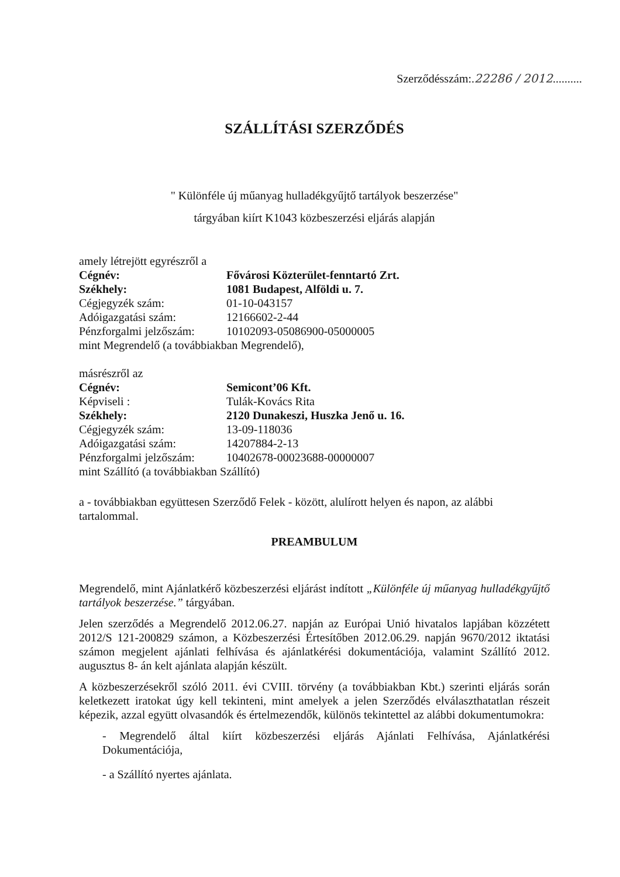Szerződésszám:.22286 / 2012..........
SZÁLLÍTÁSI SZERZŐDÉS
" Különféle új műanyag hulladékgyűjtő tartályok beszerzése"
tárgyában kiírt K1043 közbeszerzési eljárás alapján
| amely létrejött egyrészről a | |
| Cégnév: | Fővárosi Közterület-fenntartó Zrt. |
| Székhely: | 1081 Budapest, Alföldi u. 7. |
| Cégjegyzék szám: | 01-10-043157 |
| Adóigazgatási szám: | 12166602-2-44 |
| Pénzforgalmi jelzőszám: | 10102093-05086900-05000005 |
| mint Megrendelő (a továbbiakban Megrendelő), | |
| másrészről az | |
| Cégnév: | Semicont’06 Kft. |
| Képviseli : | Tulák-Kovács Rita |
| Székhely: | 2120 Dunakeszi, Huszka Jenő u. 16. |
| Cégjegyzék szám: | 13-09-118036 |
| Adóigazgatási szám: | 14207884-2-13 |
| Pénzforgalmi jelzőszám: | 10402678-00023688-00000007 |
| mint Szállító (a továbbiakban Szállító) | |
a - továbbiakban együttesen Szerződő Felek - között, alulírott helyen és napon, az alábbi tartalommal.
PREAMBULUM
Megrendelő, mint Ajánlatkérő közbeszerzési eljárást indított „Különféle új műanyag hulladékgyűjtő tartályok beszerzése.” tárgyában.
Jelen szerződés a Megrendelő 2012.06.27. napján az Európai Unió hivatalos lapjában közzétett 2012/S 121-200829 számon, a Közbeszerzési Értesítőben 2012.06.29. napján 9670/2012 iktatási számon megjelent ajánlati felhívása és ajánlatkérési dokumentációja, valamint Szállító 2012. augusztus 8- án kelt ajánlata alapján készült.
A közbeszerzésekről szóló 2011. évi CVIII. törvény (a továbbiakban Kbt.) szerinti eljárás során keletkezett iratokat úgy kell tekinteni, mint amelyek a jelen Szerződés elválaszthatatlan részeit képezik, azzal együtt olvasandók és értelmezendők, különös tekintettel az alábbi dokumentumokra:
- Megrendelő által kiírt közbeszerzési eljárás Ajánlati Felhívása, Ajánlatkérési Dokumentációja,
- a Szállító nyertes ajánlata.